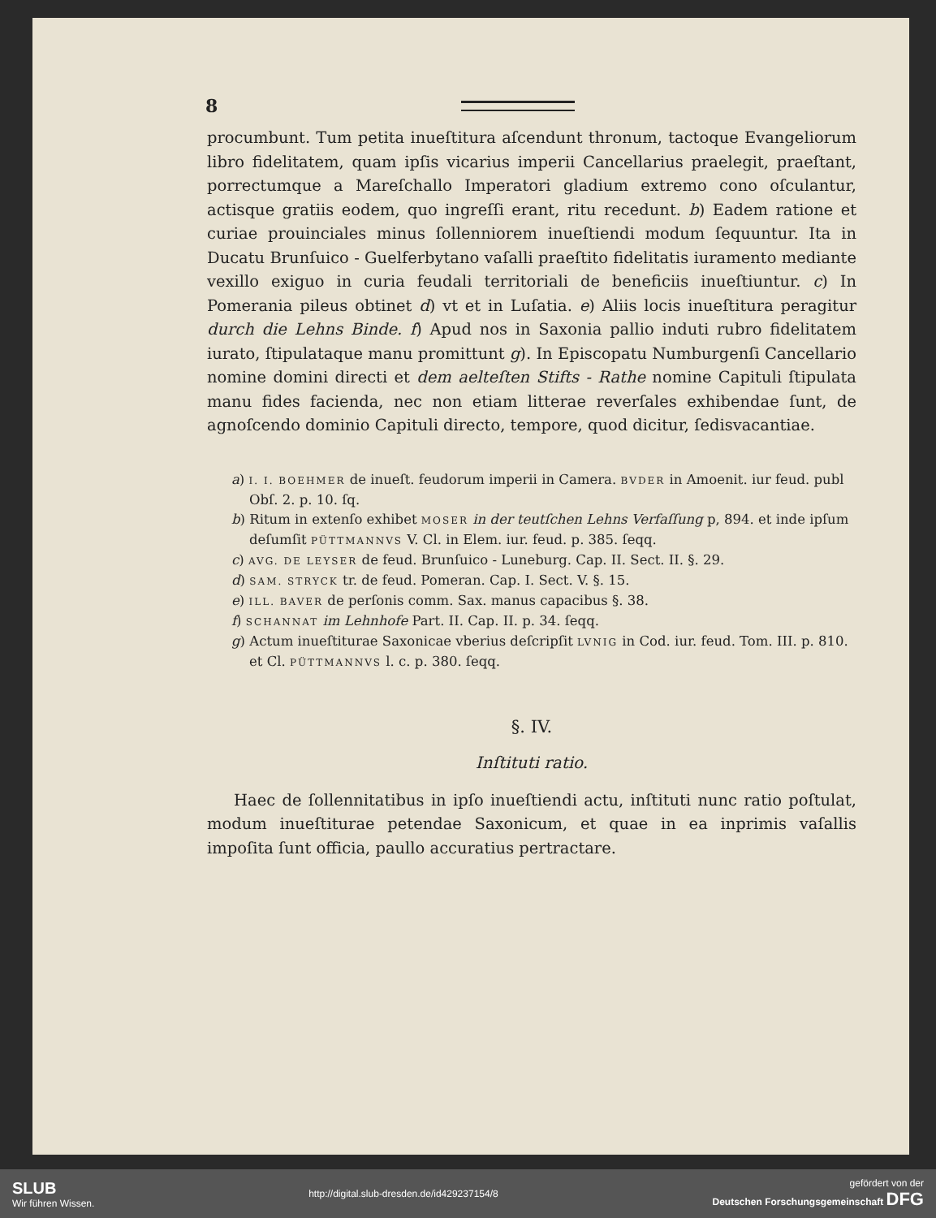8
procumbunt. Tum petita inueſtitura aſcendunt thronum, tactoque Evangeliorum libro fidelitatem, quam ipſis vicarius imperii Cancellarius praelegit, praeſtant, porrectumque a Mareſchallo Imperatori gladium extremo cono oſculantur, actisque gratiis eodem, quo ingreſſi erant, ritu recedunt. b) Eadem ratione et curiae prouinciales minus ſollenniorem inueſtiendi modum ſequuntur. Ita in Ducatu Brunſuico - Guelferbytano vaſalli praeſtito fidelitatis iuramento mediante vexillo exiguo in curia feudali territoriali de beneficiis inueſtiuntur. c) In Pomerania pileus obtinet d) vt et in Luſatia. e) Aliis locis inueſtitura peragitur durch die Lehns Binde. f) Apud nos in Saxonia pallio induti rubro fidelitatem iurato, ſtipulataque manu promittunt g). In Episcopatu Numburgenſi Cancellario nomine domini directi et dem aelteſten Stifts - Rathe nomine Capituli ſtipulata manu fides facienda, nec non etiam litterae reverſales exhibendae ſunt, de agnoſcendo dominio Capituli directo, tempore, quod dicitur, ſedisvacantiae.
a) I. I. BOEHMER de inueſt. feudorum imperii in Camera. BVDER in Amoenit. iur feud. publ Obſ. 2. p. 10. ſq.
b) Ritum in extenſo exhibet MOSER in der teutſchen Lehns Verfaſſung p, 894. et inde ipſum deſumſit PÜTTMANNVS V. Cl. in Elem. iur. feud. p. 385. ſeqq.
c) AVG. DE LEYSER de feud. Brunſuico - Luneburg. Cap. II. Sect. II. §. 29.
d) SAM. STRYCK tr. de feud. Pomeran. Cap. I. Sect. V. §. 15.
e) ILL. BAVER de perſonis comm. Sax. manus capacibus §. 38.
f) SCHANNAT im Lehnhofe Part. II. Cap. II. p. 34. ſeqq.
g) Actum inueſtiturae Saxonicae vberius deſcripſit LVNIG in Cod. iur. feud. Tom. III. p. 810. et Cl. PÜTTMANNVS l. c. p. 380. ſeqq.
§. IV.
Inſtituti ratio.
Haec de ſollennitatibus in ipſo inueſtiendi actu, inſtituti nunc ratio poſtulat, modum inueſtiturae petendae Saxonicum, et quae in ea inprimis vaſallis impoſita ſunt officia, paullo accuratius pertractare.
SLUB
Wir führen Wissen.
http://digital.slub-dresden.de/id429237154/8
gefördert von der
Deutschen Forschungsgemeinschaft DFG